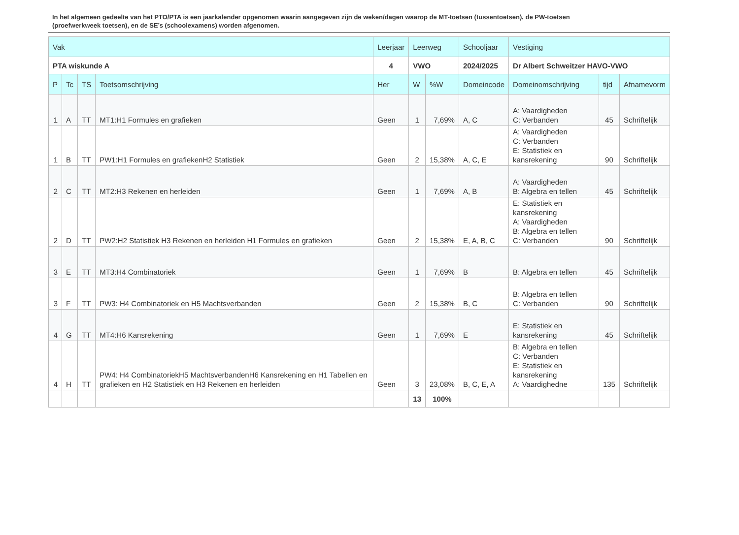In het algemeen gedeelte van het PTO/PTA is een jaarkalender opgenomen waarin aangegeven zijn de weken/dagen waarop de MT-toetsen (tussentoetsen), de PW-toetsen (proefwerkweek toetsen), en de SE’s (schoolexamens) worden afgenomen.
| Vak | | | | Leerjaar | Leerweg | | Schooljaar | Vestiging | | |
| --- | --- | --- | --- | --- | --- | --- | --- | --- | --- | --- |
| PTA wiskunde A | | | | 4 | VWO | | 2024/2025 | Dr Albert Schweitzer HAVO-VWO | | |
| P | Tc | TS | Toetsomschrijving | Her | W | %W | Domeincode | Domeinomschrijving | tijd | Afnamevorm |
| 1 | A | TT | MT1:H1 Formules en grafieken | Geen | 1 | 7,69% | A, C | A: Vaardigheden C: Verbanden | 45 | Schriftelijk |
| 1 | B | TT | PW1:H1 Formules en grafiekenH2 Statistiek | Geen | 2 | 15,38% | A, C, E | A: Vaardigheden C: Verbanden E: Statistiek en kansrekening | 90 | Schriftelijk |
| 2 | C | TT | MT2:H3 Rekenen en herleiden | Geen | 1 | 7,69% | A, B | A: Vaardigheden B: Algebra en tellen | 45 | Schriftelijk |
| 2 | D | TT | PW2:H2 Statistiek H3 Rekenen en herleiden H1 Formules en grafieken | Geen | 2 | 15,38% | E, A, B, C | E: Statistiek en kansrekening A: Vaardigheden B: Algebra en tellen C: Verbanden | 90 | Schriftelijk |
| 3 | E | TT | MT3:H4 Combinatoriek | Geen | 1 | 7,69% | B | B: Algebra en tellen | 45 | Schriftelijk |
| 3 | F | TT | PW3: H4 Combinatoriek en H5 Machtsverbanden | Geen | 2 | 15,38% | B, C | B: Algebra en tellen C: Verbanden | 90 | Schriftelijk |
| 4 | G | TT | MT4:H6 Kansrekening | Geen | 1 | 7,69% | E | E: Statistiek en kansrekening | 45 | Schriftelijk |
| 4 | H | TT | PW4: H4 CombinatoriekH5 MachtsverbandenH6 Kansrekening en H1 Tabellen en grafieken en H2 Statistiek en H3 Rekenen en herleiden | Geen | 3 | 23,08% | B, C, E, A | B: Algebra en tellen C: Verbanden E: Statistiek en kansrekening A: Vaardighedne | 135 | Schriftelijk |
| | | | | | 13 | 100% | | | | |